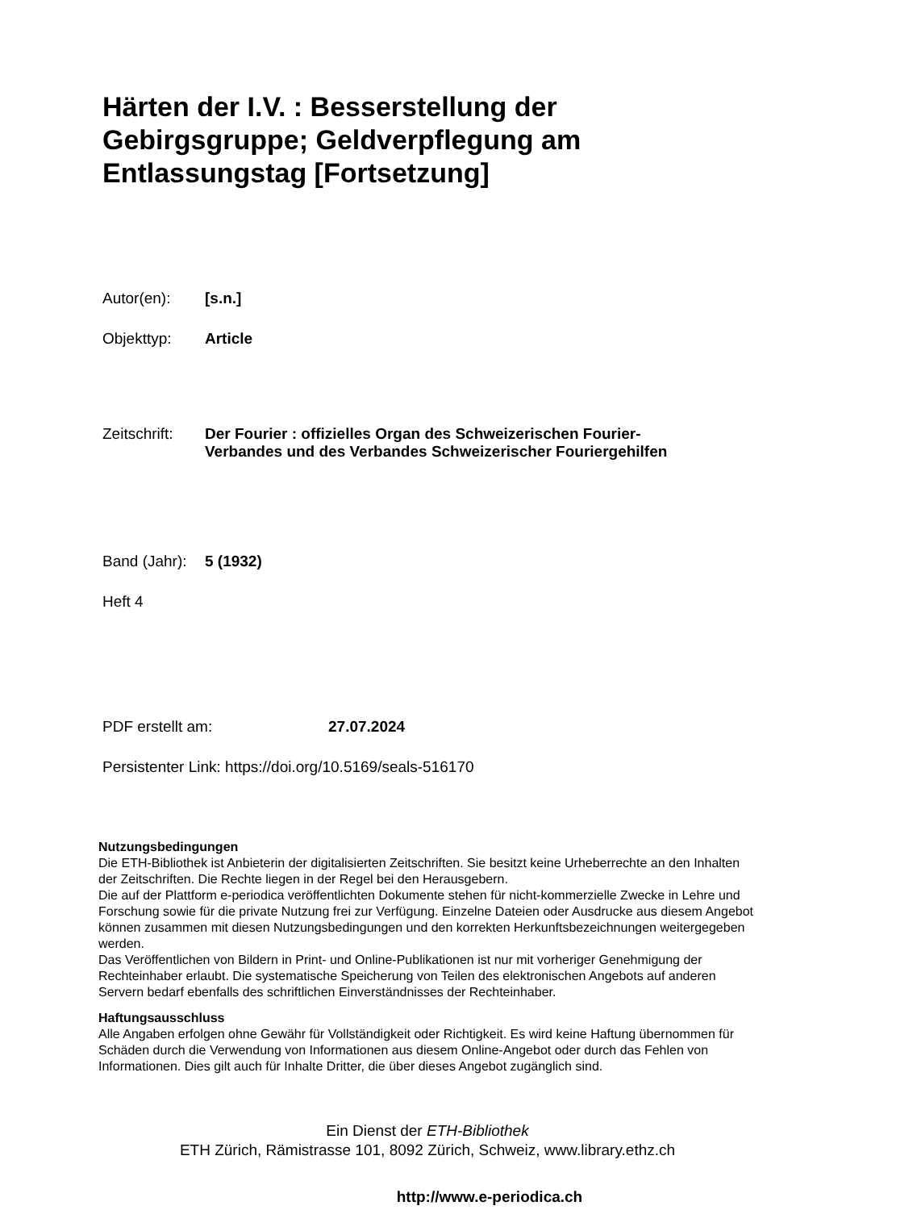Härten der I.V. : Besserstellung der Gebirgsgruppe; Geldverpflegung am Entlassungstag [Fortsetzung]
Autor(en): [s.n.]
Objekttyp: Article
Zeitschrift:
Der Fourier : offizielles Organ des Schweizerischen Fourier-
Verbandes und des Verbandes Schweizerischer Fouriergehilfen
Band (Jahr):
5 (1932)
Heft 4
PDF erstellt am: 27.07.2024
Persistenter Link: https://doi.org/10.5169/seals-516170
Nutzungsbedingungen
Die ETH-Bibliothek ist Anbieterin der digitalisierten Zeitschriften. Sie besitzt keine Urheberrechte an den Inhalten der Zeitschriften. Die Rechte liegen in der Regel bei den Herausgebern.
Die auf der Plattform e-periodica veröffentlichten Dokumente stehen für nicht-kommerzielle Zwecke in Lehre und Forschung sowie für die private Nutzung frei zur Verfügung. Einzelne Dateien oder Ausdrucke aus diesem Angebot können zusammen mit diesen Nutzungsbedingungen und den korrekten Herkunftsbezeichnungen weitergegeben werden.
Das Veröffentlichen von Bildern in Print- und Online-Publikationen ist nur mit vorheriger Genehmigung der Rechteinhaber erlaubt. Die systematische Speicherung von Teilen des elektronischen Angebots auf anderen Servern bedarf ebenfalls des schriftlichen Einverständnisses der Rechteinhaber.
Haftungsausschluss
Alle Angaben erfolgen ohne Gewähr für Vollständigkeit oder Richtigkeit. Es wird keine Haftung übernommen für Schäden durch die Verwendung von Informationen aus diesem Online-Angebot oder durch das Fehlen von Informationen. Dies gilt auch für Inhalte Dritter, die über dieses Angebot zugänglich sind.
Ein Dienst der ETH-Bibliothek
ETH Zürich, Rämistrasse 101, 8092 Zürich, Schweiz, www.library.ethz.ch
http://www.e-periodica.ch